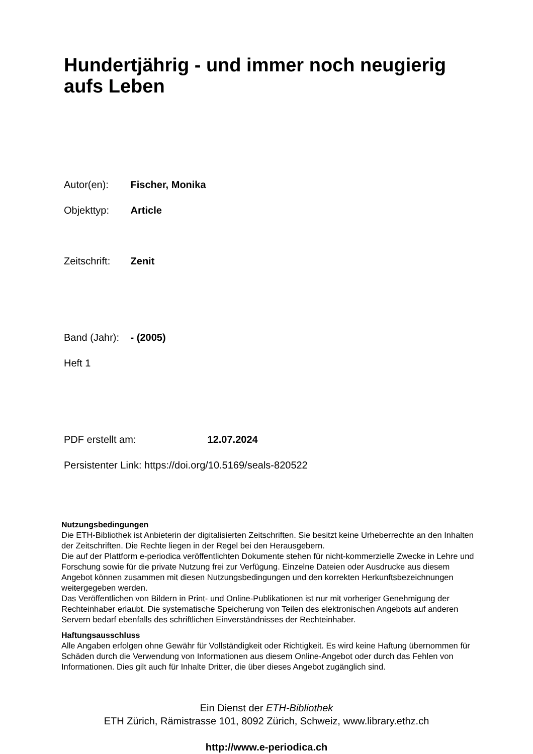Hundertjährig - und immer noch neugierig aufs Leben
Autor(en): Fischer, Monika
Objekttyp: Article
Zeitschrift: Zenit
Band (Jahr): - (2005)
Heft 1
PDF erstellt am: 12.07.2024
Persistenter Link: https://doi.org/10.5169/seals-820522
Nutzungsbedingungen
Die ETH-Bibliothek ist Anbieterin der digitalisierten Zeitschriften. Sie besitzt keine Urheberrechte an den Inhalten der Zeitschriften. Die Rechte liegen in der Regel bei den Herausgebern.
Die auf der Plattform e-periodica veröffentlichten Dokumente stehen für nicht-kommerzielle Zwecke in Lehre und Forschung sowie für die private Nutzung frei zur Verfügung. Einzelne Dateien oder Ausdrucke aus diesem Angebot können zusammen mit diesen Nutzungsbedingungen und den korrekten Herkunftsbezeichnungen weitergegeben werden.
Das Veröffentlichen von Bildern in Print- und Online-Publikationen ist nur mit vorheriger Genehmigung der Rechteinhaber erlaubt. Die systematische Speicherung von Teilen des elektronischen Angebots auf anderen Servern bedarf ebenfalls des schriftlichen Einverständnisses der Rechteinhaber.
Haftungsausschluss
Alle Angaben erfolgen ohne Gewähr für Vollständigkeit oder Richtigkeit. Es wird keine Haftung übernommen für Schäden durch die Verwendung von Informationen aus diesem Online-Angebot oder durch das Fehlen von Informationen. Dies gilt auch für Inhalte Dritter, die über dieses Angebot zugänglich sind.
Ein Dienst der ETH-Bibliothek
ETH Zürich, Rämistrasse 101, 8092 Zürich, Schweiz, www.library.ethz.ch
http://www.e-periodica.ch